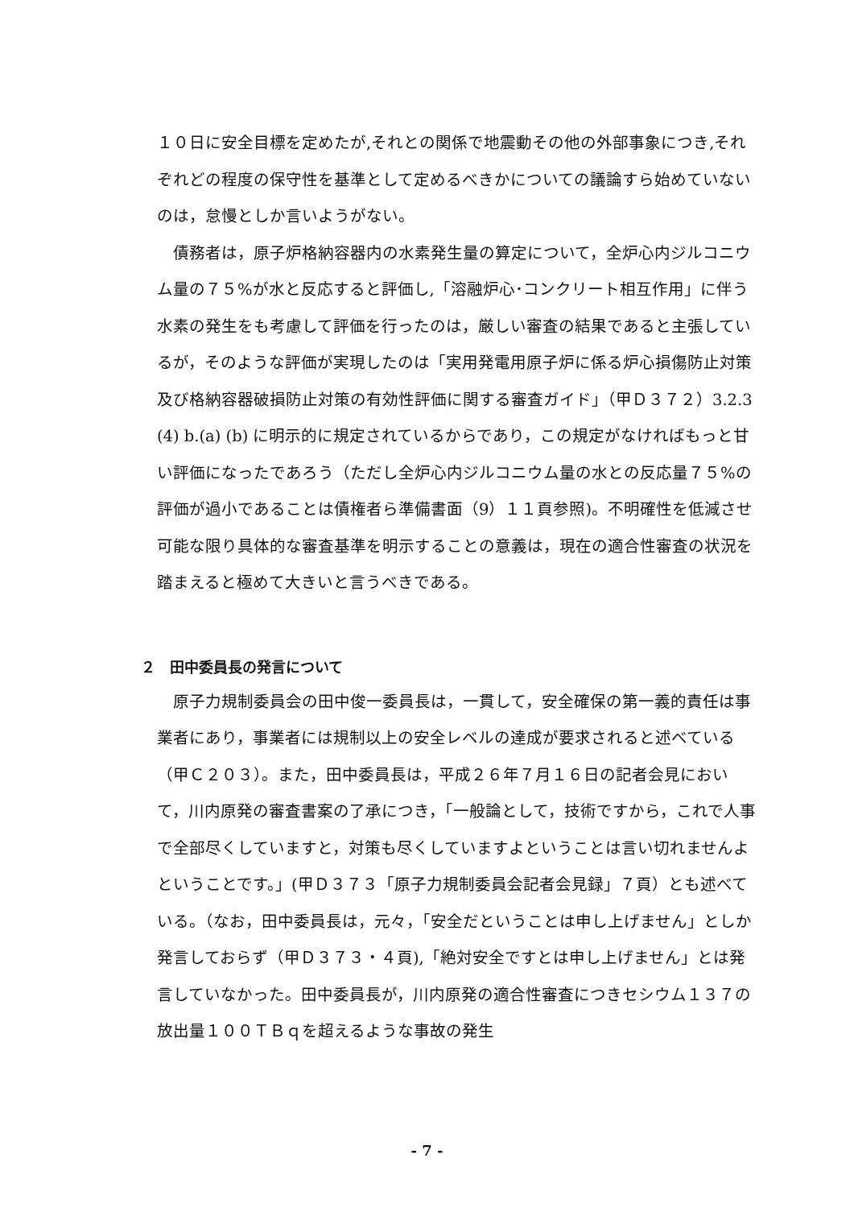１０日に安全目標を定めたが,それとの関係で地震動その他の外部事象につき,それぞれどの程度の保守性を基準として定めるべきかについての議論すら始めていないのは，怠慢としか言いようがない。
　債務者は，原子炉格納容器内の水素発生量の算定について，全炉心内ジルコニウム量の７５%が水と反応すると評価し,「溶融炉心･コンクリート相互作用」に伴う水素の発生をも考慮して評価を行ったのは，厳しい審査の結果であると主張しているが，そのような評価が実現したのは「実用発電用原子炉に係る炉心損傷防止対策及び格納容器破損防止対策の有効性評価に関する審査ガイド」（甲Ｄ３７２）3.2.3 (4) b.(a) (b) に明示的に規定されているからであり，この規定がなければもっと甘い評価になったであろう（ただし全炉心内ジルコニウム量の水との反応量７５%の評価が過小であることは債権者ら準備書面（9）１１頁参照)。不明確性を低減させ可能な限り具体的な審査基準を明示することの意義は，現在の適合性審査の状況を踏まえると極めて大きいと言うべきである。
２　田中委員長の発言について
　原子力規制委員会の田中俊一委員長は，一貫して，安全確保の第一義的責任は事業者にあり，事業者には規制以上の安全レベルの達成が要求されると述べている（甲Ｃ２０３）。また，田中委員長は，平成２６年７月１６日の記者会見において，川内原発の審査書案の了承につき，「一般論として，技術ですから，これで人事で全部尽くしていますと，対策も尽くしていますよということは言い切れませんよということです。」(甲Ｄ３７３「原子力規制委員会記者会見録」７頁）とも述べている。（なお，田中委員長は，元々，「安全だということは申し上げません」としか発言しておらず（甲Ｄ３７３・４頁),「絶対安全ですとは申し上げません」とは発言していなかった。田中委員長が，川内原発の適合性審査につきセシウム１３７の放出量１００ＴＢｑを超えるような事故の発生
- 7 -